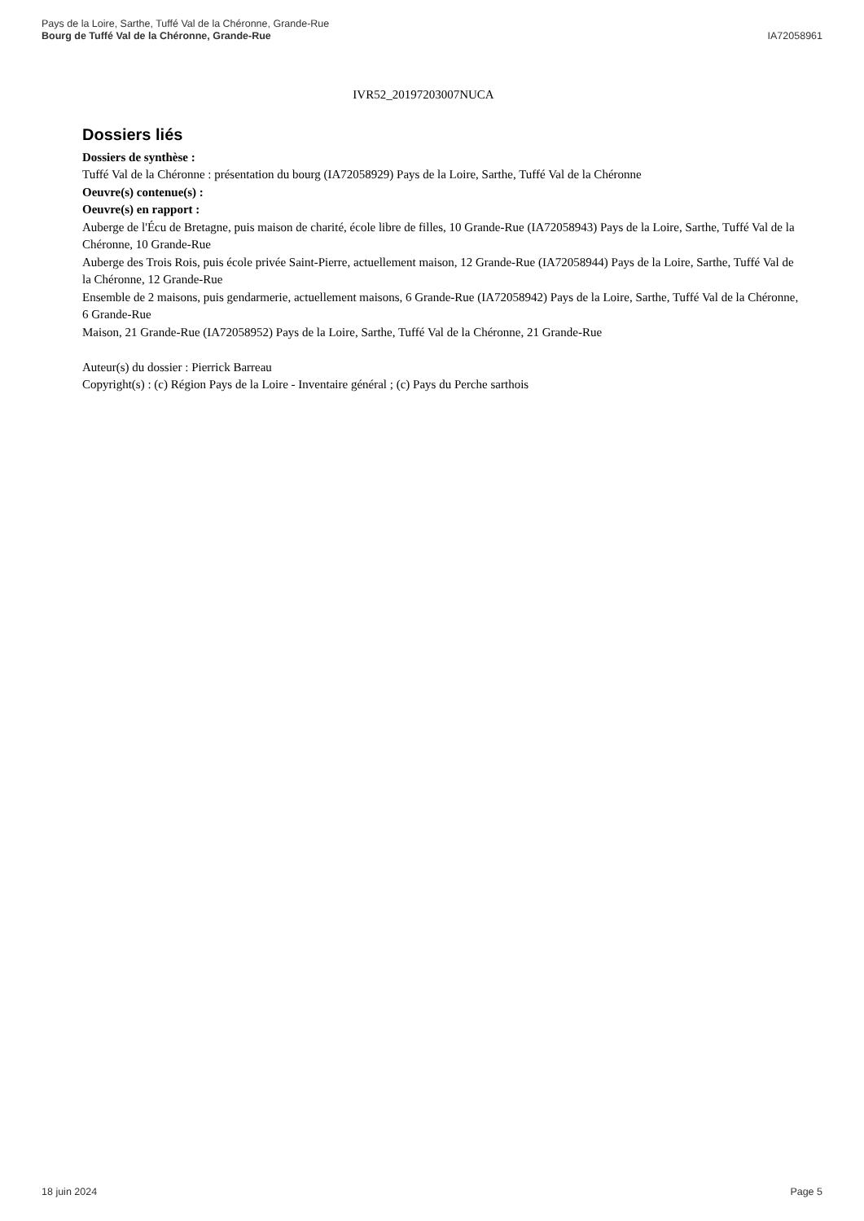IA72058961 Pays de la Loire, Sarthe, Tuffé Val de la Chéronne, Grande-Rue
Bourg de Tuffé Val de la Chéronne, Grande-Rue
IVR52_20197203007NUCA
Dossiers liés
Dossiers de synthèse :
Tuffé Val de la Chéronne : présentation du bourg (IA72058929) Pays de la Loire, Sarthe, Tuffé Val de la Chéronne
Oeuvre(s) contenue(s) :
Oeuvre(s) en rapport :
Auberge de l'Écu de Bretagne, puis maison de charité, école libre de filles, 10 Grande-Rue (IA72058943) Pays de la Loire, Sarthe, Tuffé Val de la Chéronne, 10 Grande-Rue
Auberge des Trois Rois, puis école privée Saint-Pierre, actuellement maison, 12 Grande-Rue (IA72058944) Pays de la Loire, Sarthe, Tuffé Val de la Chéronne, 12 Grande-Rue
Ensemble de 2 maisons, puis gendarmerie, actuellement maisons, 6 Grande-Rue (IA72058942) Pays de la Loire, Sarthe, Tuffé Val de la Chéronne, 6 Grande-Rue
Maison, 21 Grande-Rue (IA72058952) Pays de la Loire, Sarthe, Tuffé Val de la Chéronne, 21 Grande-Rue
Auteur(s) du dossier : Pierrick Barreau
Copyright(s) : (c) Région Pays de la Loire - Inventaire général ; (c) Pays du Perche sarthois
Page 5 18 juin 2024